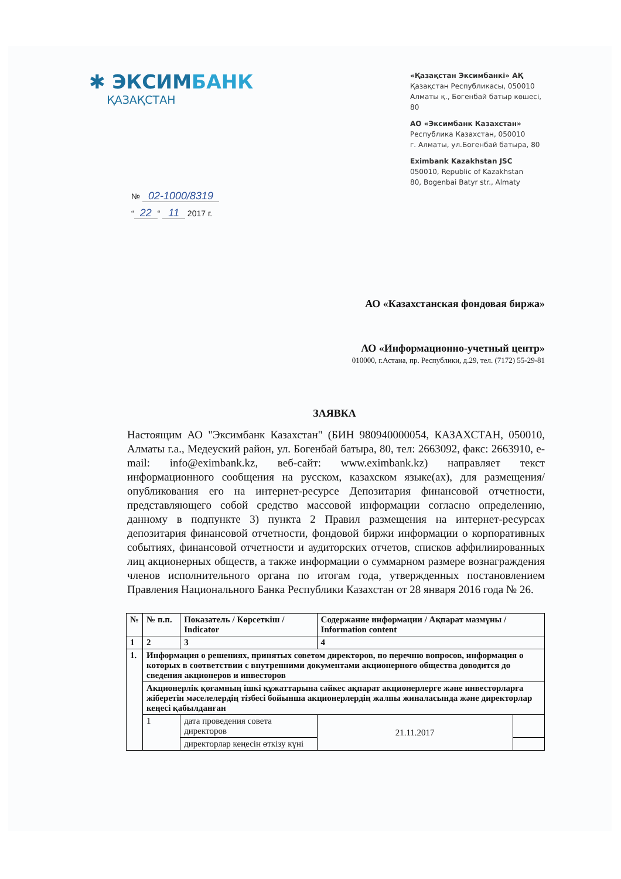✱ ЭКСИМБАНК
ҚАЗАҚСТАН
«Қазақстан Эксимбанкі» АҚ
Қазақстан Республикасы, 050010
Алматы қ., Бөгенбай батыр көшесі, 80
АО «Эксимбанк Казахстан»
Республика Казахстан, 050010
г. Алматы, ул.Богенбай батыра, 80
Eximbank Kazakhstan JSC
050010, Republic of Kazakhstan
80, Bogenbai Batyr str., Almaty
№ 02-1000/8319
“22 “ 11 2017 г.
АО «Казахстанская фондовая биржа»
АО «Информационно-учетный центр»
010000, г.Астана, пр. Республики, д.29, тел. (7172) 55-29-81
ЗАЯВКА
Настоящим АО "Эксимбанк Казахстан" (БИН 980940000054, КАЗАХСТАН, 050010, Алматы г.а., Медеуский район, ул. Богенбай батыра, 80, тел: 2663092, факс: 2663910, e-mail: info@eximbank.kz, веб-сайт: www.eximbank.kz) направляет текст информационного сообщения на русском, казахском языке(ах), для размещения/опубликования его на интернет-ресурсе Депозитария финансовой отчетности, представляющего собой средство массовой информации согласно определению, данному в подпункте 3) пункта 2 Правил размещения на интернет-ресурсах депозитария финансовой отчетности, фондовой биржи информации о корпоративных событиях, финансовой отчетности и аудиторских отчетов, списков аффилиированных лиц акционерных обществ, а также информации о суммарном размере вознаграждения членов исполнительного органа по итогам года, утвержденных постановлением Правления Национального Банка Республики Казахстан от 28 января 2016 года № 26.
| № | № п.п. | Показатель / Көрсеткіш / Indicator | Содержание информации / Ақпарат мазмұны / Information content | |
| --- | --- | --- | --- | --- |
| 1 | 2 | 3 | 4 | |
| 1. | Информация о решениях, принятых советом директоров, по перечню вопросов, информация о которых в соответствии с внутренними документами акционерного общества доводится до сведения акционеров и инвесторов | | | |
| | Акционерлік қоғамның ішкі құжаттарына сәйкес ақпарат акционерлерге және инвесторларға жіберетін мәселелердің тізбесі бойынша акционерлердің жалпы жиналасында және директорлар кеңесі қабылданған | | | |
| | 1 | дата проведения совета директоров | 21.11.2017 | |
| | | директорлар кеңесін өткізу күні | | |